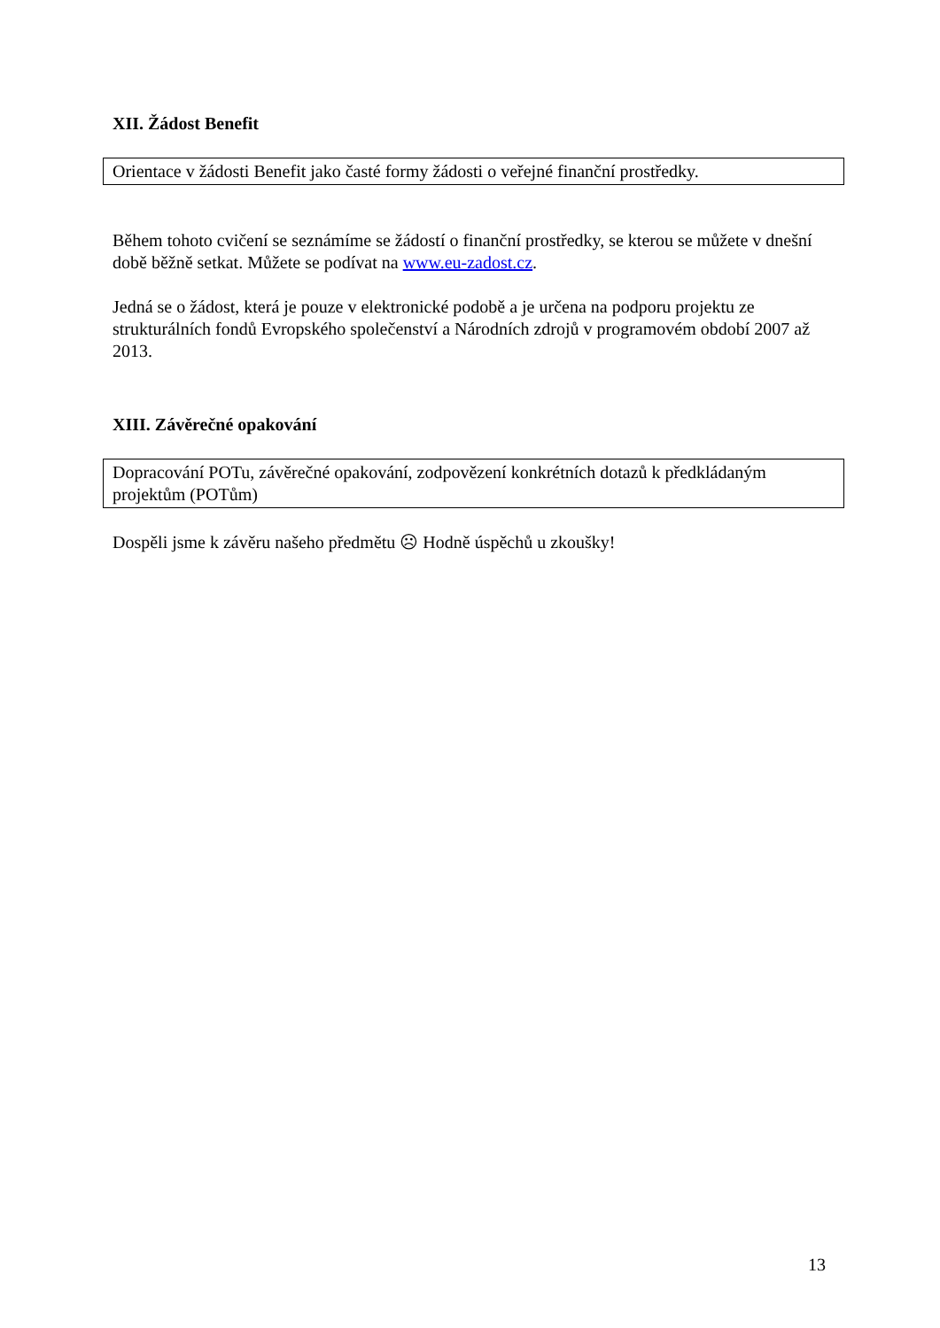XII. Žádost Benefit
Orientace v žádosti Benefit jako časté formy žádosti o veřejné finanční prostředky.
Během tohoto cvičení se seznámíme se žádostí o finanční prostředky, se kterou se můžete v dnešní době běžně setkat. Můžete se podívat na www.eu-zadost.cz.
Jedná se o žádost, která je pouze v elektronické podobě a je určena na podporu projektu ze strukturálních fondů Evropského společenství a Národních zdrojů v programovém období 2007 až 2013.
XIII. Závěrečné opakování
Dopracování POTu, závěrečné opakování, zodpovězení konkrétních dotazů k předkládaným projektům (POTům)
Dospěli jsme k závěru našeho předmětu ☹ Hodně úspěchů u zkoušky!
13